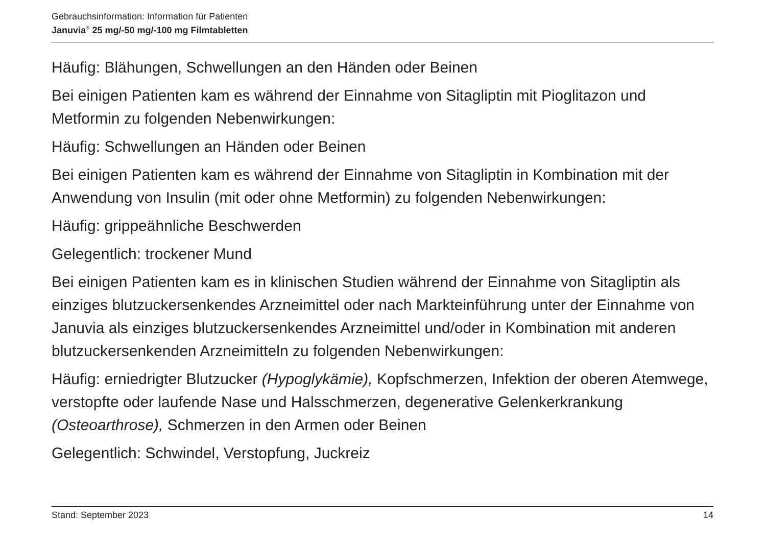Gebrauchsinformation: Information für Patienten
Januvia<sup>®</sup> 25 mg/-50 mg/-100 mg Filmtabletten
Häufig: Blähungen, Schwellungen an den Händen oder Beinen
Bei einigen Patienten kam es während der Einnahme von Sitagliptin mit Pioglitazon und Metformin zu folgenden Nebenwirkungen:
Häufig: Schwellungen an Händen oder Beinen
Bei einigen Patienten kam es während der Einnahme von Sitagliptin in Kombination mit der Anwendung von Insulin (mit oder ohne Metformin) zu folgenden Nebenwirkungen:
Häufig: grippeähnliche Beschwerden
Gelegentlich: trockener Mund
Bei einigen Patienten kam es in klinischen Studien während der Einnahme von Sitagliptin als einziges blutzuckersenkendes Arzneimittel oder nach Markteinführung unter der Einnahme von Januvia als einziges blutzuckersenkendes Arzneimittel und/oder in Kombination mit anderen blutzuckersenkenden Arzneimitteln zu folgenden Nebenwirkungen:
Häufig: erniedrigter Blutzucker (Hypoglykämie), Kopfschmerzen, Infektion der oberen Atemwege, verstopfte oder laufende Nase und Halsschmerzen, degenerative Gelenkerkrankung (Osteoarthrose), Schmerzen in den Armen oder Beinen
Gelegentlich: Schwindel, Verstopfung, Juckreiz
Stand: September 2023 14